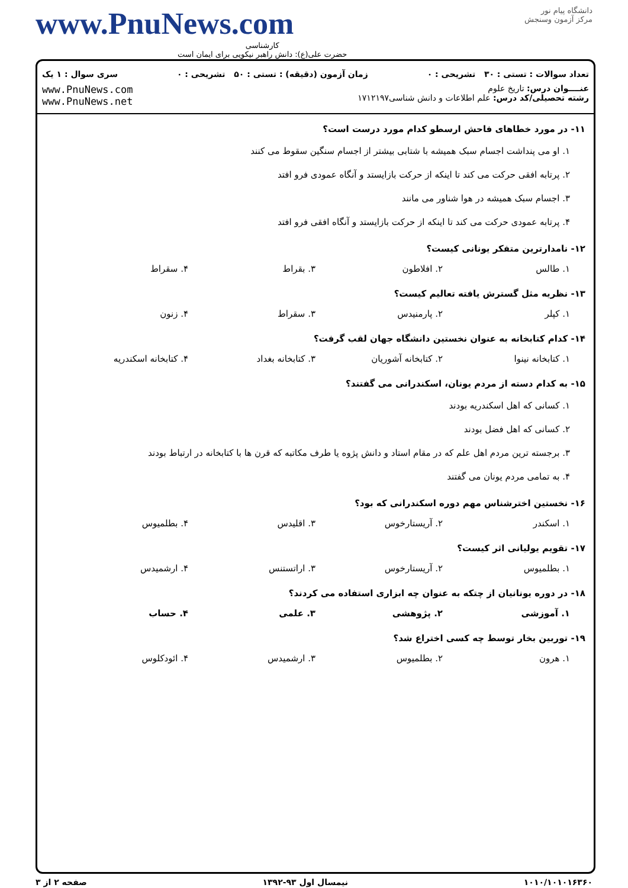www.PnuNews.com
کارشناسی
حضرت علی(ع): دانش راهبر نیکویی برای ایمان است
دانشگاه پیام نور
مرکز آزمون وسنجش
تعداد سوالات : تستی : ۳۰ تشریحی : ۰ زمان آزمون (دقیقه) : تستی : ۵۰ تشریحی : ۰ سری سوال : ۱ یک
عنــــوان درس: تاریخ علوم
رشته تحصیلی/کد درس: علم اطلاعات و دانش شناسی۱۷۱۲۱۹۷
www.PnuNews.com
www.PnuNews.net
۱۱- در مورد خطاهای فاحش ارسطو کدام مورد درست است؟
۱. او می پنداشت اجسام سبک همیشه با شتابی بیشتر از اجسام سنگین سقوط می کنند
۲. پرتابه افقی حرکت می کند تا اینکه از حرکت بازایستد و آنگاه عمودی فرو افتد
۳. اجسام سبک همیشه در هوا شناور می مانند
۴. پرتابه عمودی حرکت می کند تا اینکه از حرکت بازایستد و آنگاه افقی فرو افتد
۱۲- نامدارترین متفکر یونانی کیست؟
۱. طالس ۲. افلاطون ۳. بقراط ۴. سقراط
۱۳- نظریه مثل گسترش یافته تعالیم کیست؟
۱. کپلر ۲. پارمنیدس ۳. سقراط ۴. زنون
۱۴- کدام کتابخانه به عنوان نخستین دانشگاه جهان لقب گرفت؟
۱. کتابخانه نینوا ۲. کتابخانه آشوریان ۳. کتابخانه بغداد ۴. کتابخانه اسکندریه
۱۵- به کدام دسته از مردم یونان، اسکندرانی می گفتند؟
۱. کسانی که اهل اسکندریه بودند
۲. کسانی که اهل فضل بودند
۳. برجسته ترین مردم اهل علم که در مقام استاد و دانش پژوه یا طرف مکاتبه که قرن ها با کتابخانه در ارتباط بودند
۴. به تمامی مردم یونان می گفتند
۱۶- نخستین اخترشناس مهم دوره اسکندرانی که بود؟
۱. اسکندر ۲. آریستارخوس ۳. اقلیدس ۴. بطلمیوس
۱۷- تقویم یولیانی اثر کیست؟
۱. بطلمیوس ۲. آریستارخوس ۳. اراتستنس ۴. ارشمیدس
۱۸- در دوره یونانیان از چتکه به عنوان چه ابزاری استفاده می کردند؟
۱. آموزشی ۲. پژوهشی ۳. علمی ۴. حساب
۱۹- توربین بخار توسط چه کسی اختراع شد؟
۱. هرون ۲. بطلمیوس ۳. ارشمیدس ۴. ائودکلوس
۱۰۱۰/۱۰۱۰۱۶۳۶۰ نیمسال اول ۹۳-۱۳۹۲ صفحه ۲ از ۳